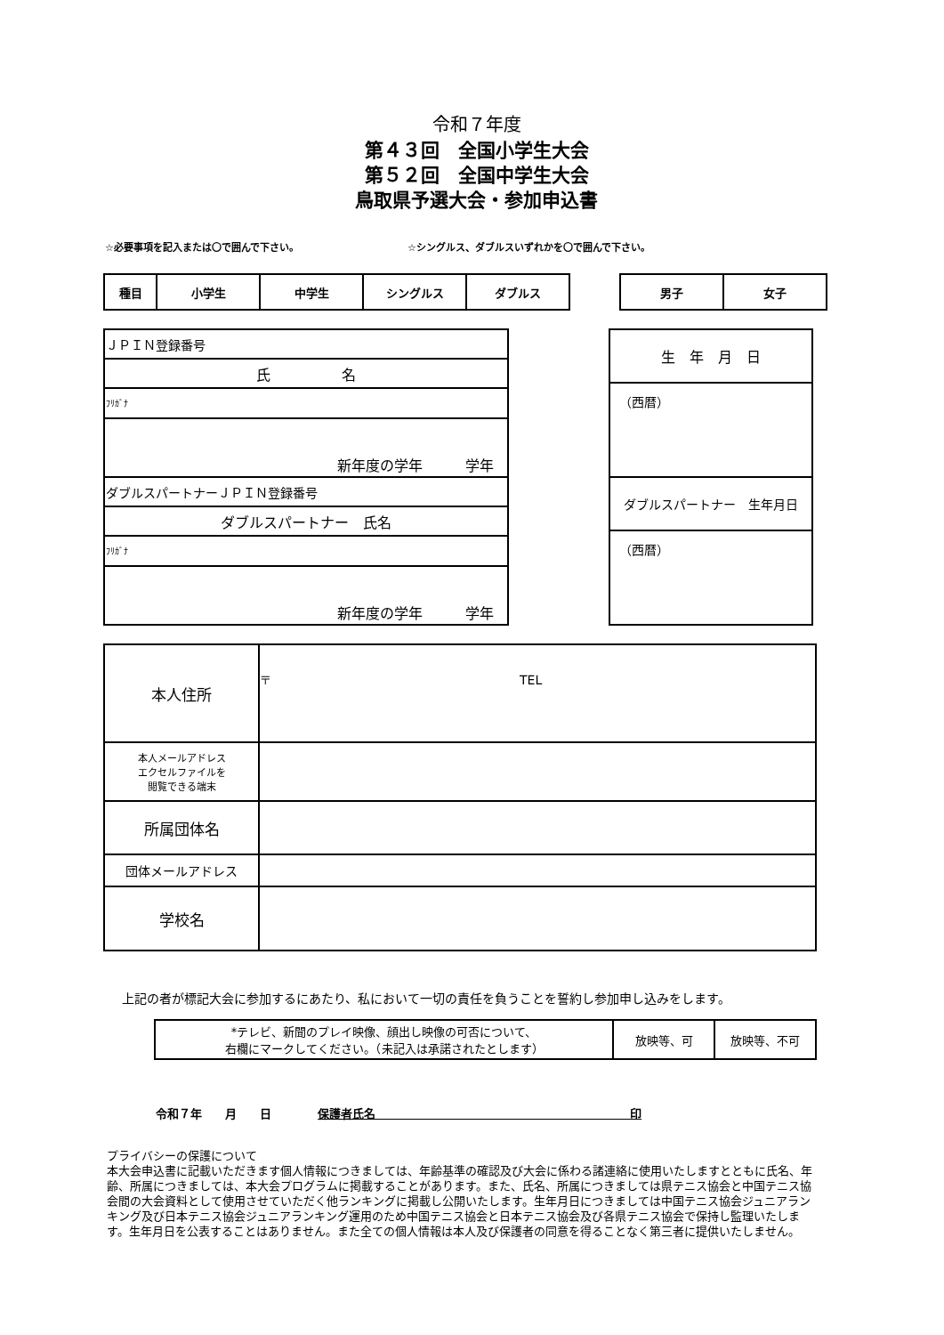令和７年度
第４３回　全国小学生大会
第５２回　全国中学生大会
鳥取県予選大会・参加申込書
☆必要事項を記入または〇で囲んで下さい。 ☆シングルス、ダブルスいずれかを〇で囲んで下さい。
| 種目 | 小学生 | 中学生 | シングルス | ダブルス |
| 男子 | 女子 |
| ＪＰＩＮ登録番号 |
| 氏 名 |
| ﾌﾘｶﾞﾅ |
| 新年度の学年 学年 |
| ダブルスパートナーＪＰＩＮ登録番号 |
| ダブルスパートナー 氏名 |
| ﾌﾘｶﾞﾅ |
| 新年度の学年 学年 |
| 生 年 月 日 |
| （西暦） |
| ダブルスパートナー 生年月日 |
| （西暦） |
| 本人住所 | 〒 TEL |
| 本人メールアドレス エクセルファイルを 閲覧できる端末 | |
| 所属団体名 | |
| 団体メールアドレス | |
| 学校名 | |
上記の者が標記大会に参加するにあたり、私において一切の責任を負うことを誓約し参加申し込みをします。
| *テレビ、新聞のプレイ映像、顔出し映像の可否について、 右欄にマークしてください。（未記入は承諾されたとします） | 放映等、可 | 放映等、不可 |
令和７年　　月　　日　　　　保護者氏名　　　　　　　　　　　　　　　　　　　　　　印
プライバシーの保護について
本大会申込書に記載いただきます個人情報につきましては、年齢基準の確認及び大会に係わる諸連絡に使用いたしますとともに氏名、年齢、所属につきましては、本大会プログラムに掲載することがあります。また、氏名、所属につきましては県テニス協会と中国テニス協会間の大会資料として使用させていただく他ランキングに掲載し公開いたします。生年月日につきましては中国テニス協会ジュニアランキング及び日本テニス協会ジュニアランキング運用のため中国テニス協会と日本テニス協会及び各県テニス協会で保持し監理いたします。生年月日を公表することはありません。また全ての個人情報は本人及び保護者の同意を得ることなく第三者に提供いたしません。